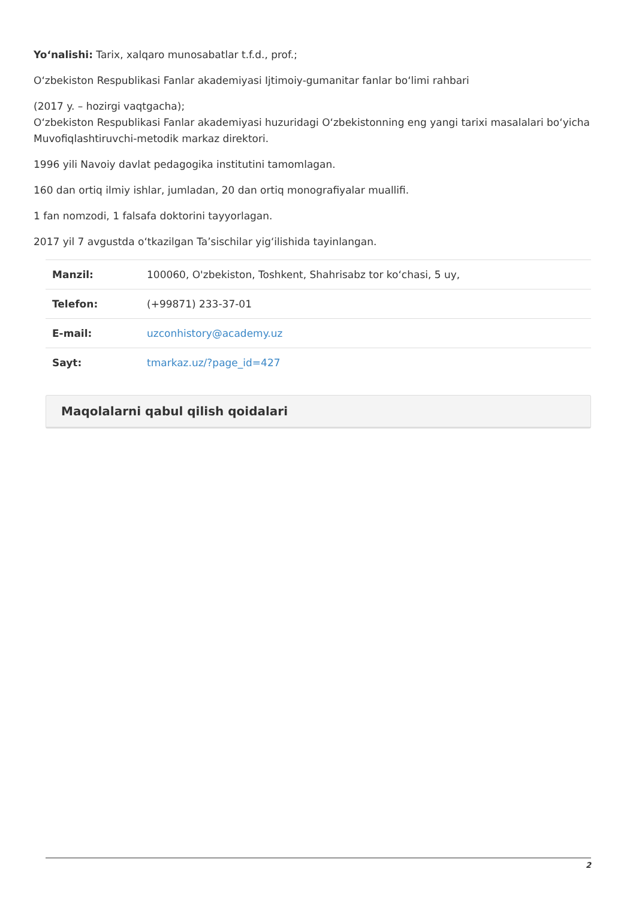Yo‘nalishi: Tarix, xalqaro munosabatlar t.f.d., prof.;
O‘zbekiston Respublikasi Fanlar akademiyasi Ijtimoiy-gumanitar fanlar bo‘limi rahbari
(2017 y. – hozirgi vaqtgacha);
O‘zbekiston Respublikasi Fanlar akademiyasi huzuridagi O‘zbekistonning eng yangi tarixi masalalari bo‘yicha Muvofiqlashtiruvchi-metodik markaz direktori.
1996 yili Navoiy davlat pedagogika institutini tamomlagan.
160 dan ortiq ilmiy ishlar, jumladan, 20 dan ortiq monografiyalar muallifi.
1 fan nomzodi, 1 falsafa doktorini tayyorlagan.
2017 yil 7 avgustda o‘tkazilgan Ta’sischilar yig‘ilishida tayinlangan.
| Manzil: | 100060, O'zbekiston, Toshkent, Shahrisabz tor ko‘chasi, 5 uy, |
| Telefon: | (+99871) 233-37-01 |
| E-mail: | uzconhistory@academy.uz |
| Sayt: | tmarkaz.uz/?page_id=427 |
Maqolalarni qabul qilish qoidalari
2